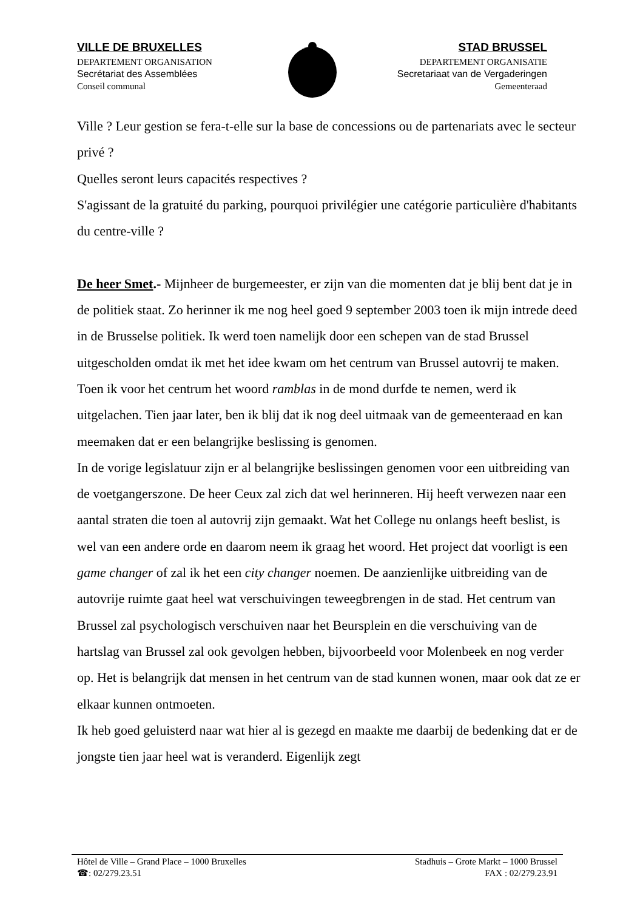VILLE DE BRUXELLES
DEPARTEMENT ORGANISATION
Secrétariat des Assemblées
Conseil communal
STAD BRUSSEL
DEPARTEMENT ORGANISATIE
Secretariaat van de Vergaderingen
Gemeenteraad
Ville ? Leur gestion se fera-t-elle sur la base de concessions ou de partenariats avec le secteur privé ?
Quelles seront leurs capacités respectives ?
S'agissant de la gratuité du parking, pourquoi privilégier une catégorie particulière d'habitants du centre-ville ?
De heer Smet.- Mijnheer de burgemeester, er zijn van die momenten dat je blij bent dat je in de politiek staat. Zo herinner ik me nog heel goed 9 september 2003 toen ik mijn intrede deed in de Brusselse politiek. Ik werd toen namelijk door een schepen van de stad Brussel uitgescholden omdat ik met het idee kwam om het centrum van Brussel autovrij te maken. Toen ik voor het centrum het woord ramblas in de mond durfde te nemen, werd ik uitgelachen. Tien jaar later, ben ik blij dat ik nog deel uitmaak van de gemeenteraad en kan meemaken dat er een belangrijke beslissing is genomen.
In de vorige legislatuur zijn er al belangrijke beslissingen genomen voor een uitbreiding van de voetgangerszone. De heer Ceux zal zich dat wel herinneren. Hij heeft verwezen naar een aantal straten die toen al autovrij zijn gemaakt. Wat het College nu onlangs heeft beslist, is wel van een andere orde en daarom neem ik graag het woord. Het project dat voorligt is een game changer of zal ik het een city changer noemen. De aanzienlijke uitbreiding van de autovrije ruimte gaat heel wat verschuivingen teweegbrengen in de stad. Het centrum van Brussel zal psychologisch verschuiven naar het Beursplein en die verschuiving van de hartslag van Brussel zal ook gevolgen hebben, bijvoorbeeld voor Molenbeek en nog verder op. Het is belangrijk dat mensen in het centrum van de stad kunnen wonen, maar ook dat ze er elkaar kunnen ontmoeten.
Ik heb goed geluisterd naar wat hier al is gezegd en maakte me daarbij de bedenking dat er de jongste tien jaar heel wat is veranderd. Eigenlijk zegt
Hôtel de Ville – Grand Place – 1000 Bruxelles
☎: 02/279.23.51
Stadhuis – Grote Markt – 1000 Brussel
FAX : 02/279.23.91